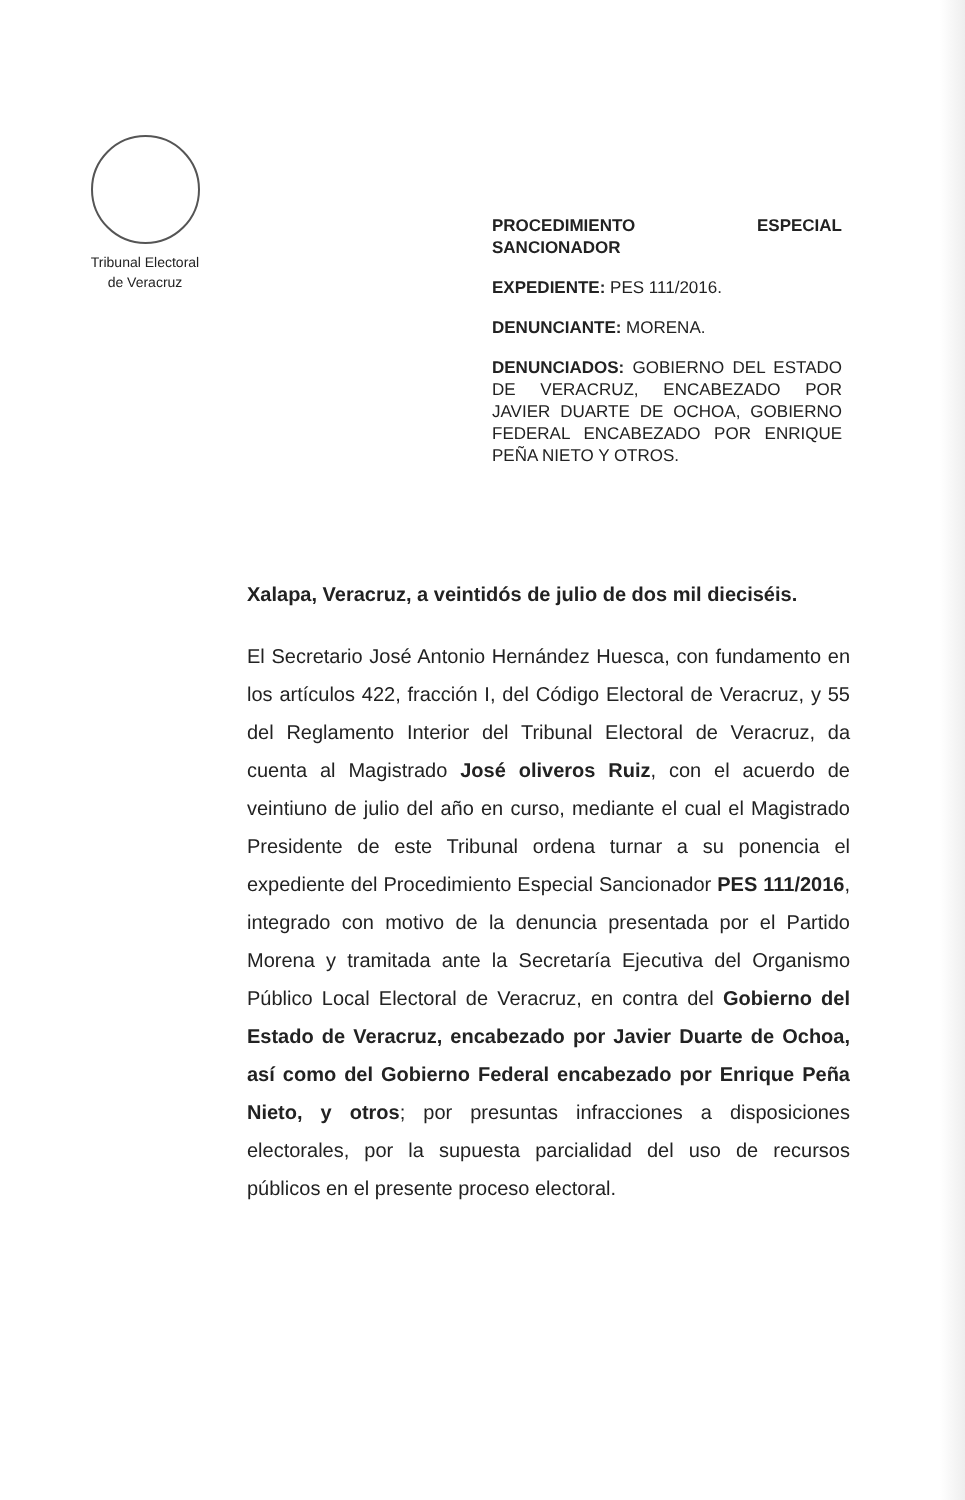Tribunal Electoral
de Veracruz
PROCEDIMIENTO ESPECIAL SANCIONADOR
EXPEDIENTE: PES 111/2016.
DENUNCIANTE: MORENA.
DENUNCIADOS: GOBIERNO DEL ESTADO DE VERACRUZ, ENCABEZADO POR JAVIER DUARTE DE OCHOA, GOBIERNO FEDERAL ENCABEZADO POR ENRIQUE PEÑA NIETO Y OTROS.
Xalapa, Veracruz, a veintidós de julio de dos mil dieciséis.
El Secretario José Antonio Hernández Huesca, con fundamento en los artículos 422, fracción I, del Código Electoral de Veracruz, y 55 del Reglamento Interior del Tribunal Electoral de Veracruz, da cuenta al Magistrado José oliveros Ruiz, con el acuerdo de veintiuno de julio del año en curso, mediante el cual el Magistrado Presidente de este Tribunal ordena turnar a su ponencia el expediente del Procedimiento Especial Sancionador PES 111/2016, integrado con motivo de la denuncia presentada por el Partido Morena y tramitada ante la Secretaría Ejecutiva del Organismo Público Local Electoral de Veracruz, en contra del Gobierno del Estado de Veracruz, encabezado por Javier Duarte de Ochoa, así como del Gobierno Federal encabezado por Enrique Peña Nieto, y otros; por presuntas infracciones a disposiciones electorales, por la supuesta parcialidad del uso de recursos públicos en el presente proceso electoral.